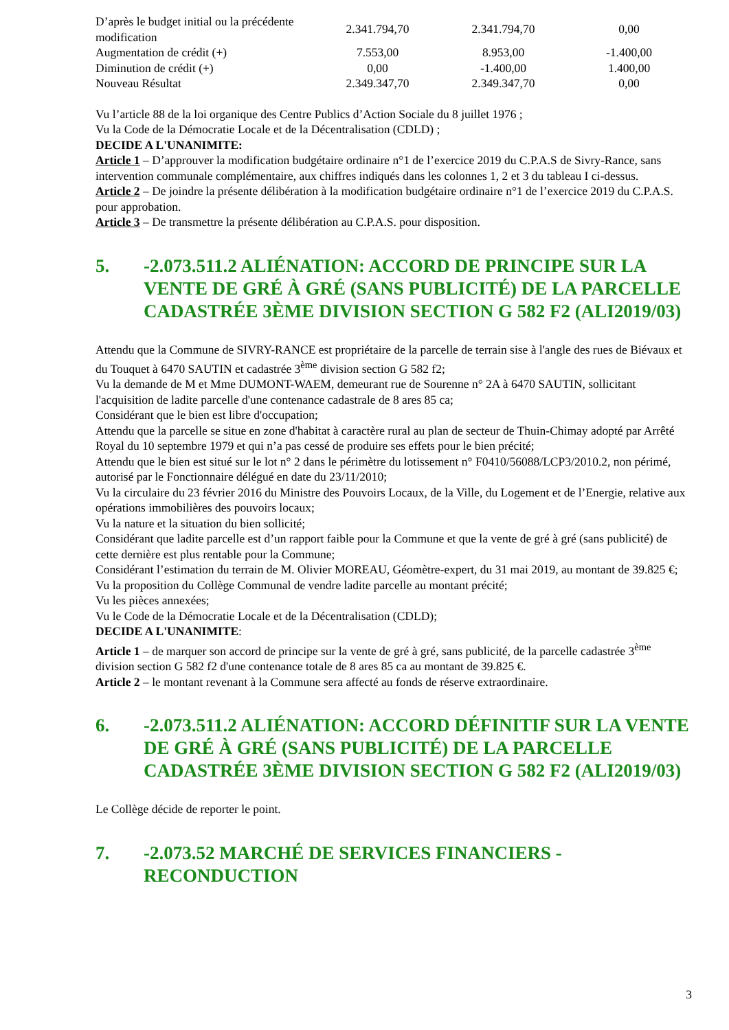| D’après le budget initial ou la précédente modification | 2.341.794,70 | 2.341.794,70 | 0,00 |
| Augmentation de crédit (+) | 7.553,00 | 8.953,00 | -1.400,00 |
| Diminution de crédit (+) | 0,00 | -1.400,00 | 1.400,00 |
| Nouveau Résultat | 2.349.347,70 | 2.349.347,70 | 0,00 |
Vu l’article 88 de la loi organique des Centre Publics d’Action Sociale du 8 juillet 1976 ;
Vu la Code de la Démocratie Locale et de la Décentralisation (CDLD) ;
DECIDE A L'UNANIMITE:
Article 1 – D’approuver la modification budgétaire ordinaire n°1 de l’exercice 2019 du C.P.A.S de Sivry-Rance, sans intervention communale complémentaire, aux chiffres indiqués dans les colonnes 1, 2 et 3 du tableau I ci-dessus.
Article 2 – De joindre la présente délibération à la modification budgétaire ordinaire n°1 de l’exercice 2019 du C.P.A.S. pour approbation.
Article 3 – De transmettre la présente délibération au C.P.A.S. pour disposition.
5. -2.073.511.2 ALIÉNATION: ACCORD DE PRINCIPE SUR LA VENTE DE GRÉ À GRÉ (SANS PUBLICITÉ) DE LA PARCELLE CADASTRÉE 3ÈME DIVISION SECTION G 582 F2 (ALI2019/03)
Attendu que la Commune de SIVRY-RANCE est propriétaire de la parcelle de terrain sise à l'angle des rues de Biévaux et du Touquet à 6470 SAUTIN et cadastrée 3<sup>ème</sup> division section G 582 f2;
Vu la demande de M et Mme DUMONT-WAEM, demeurant rue de Sourenne n° 2A à 6470 SAUTIN, sollicitant l'acquisition de ladite parcelle d'une contenance cadastrale de 8 ares 85 ca;
Considérant que le bien est libre d'occupation;
Attendu que la parcelle se situe en zone d'habitat à caractère rural au plan de secteur de Thuin-Chimay adopté par Arrêté Royal du 10 septembre 1979 et qui n’a pas cessé de produire ses effets pour le bien précité;
Attendu que le bien est situé sur le lot n° 2 dans le périmètre du lotissement n° F0410/56088/LCP3/2010.2, non périmé, autorisé par le Fonctionnaire délégué en date du 23/11/2010;
Vu la circulaire du 23 février 2016 du Ministre des Pouvoirs Locaux, de la Ville, du Logement et de l’Energie, relative aux opérations immobilières des pouvoirs locaux;
Vu la nature et la situation du bien sollicité;
Considérant que ladite parcelle est d’un rapport faible pour la Commune et que la vente de gré à gré (sans publicité) de cette dernière est plus rentable pour la Commune;
Considérant l’estimation du terrain de M. Olivier MOREAU, Géomètre-expert, du 31 mai 2019, au montant de 39.825 €;
Vu la proposition du Collège Communal de vendre ladite parcelle au montant précité;
Vu les pièces annexées;
Vu le Code de la Démocratie Locale et de la Décentralisation (CDLD);
DECIDE A L'UNANIMITE:
Article 1 – de marquer son accord de principe sur la vente de gré à gré, sans publicité, de la parcelle cadastrée 3<sup>ème</sup> division section G 582 f2 d'une contenance totale de 8 ares 85 ca au montant de 39.825 €.
Article 2 – le montant revenant à la Commune sera affecté au fonds de réserve extraordinaire.
6. -2.073.511.2 ALIÉNATION: ACCORD DÉFINITIF SUR LA VENTE DE GRÉ À GRÉ (SANS PUBLICITÉ) DE LA PARCELLE CADASTRÉE 3ÈME DIVISION SECTION G 582 F2 (ALI2019/03)
Le Collège décide de reporter le point.
7. -2.073.52 MARCHÉ DE SERVICES FINANCIERS - RECONDUCTION
3